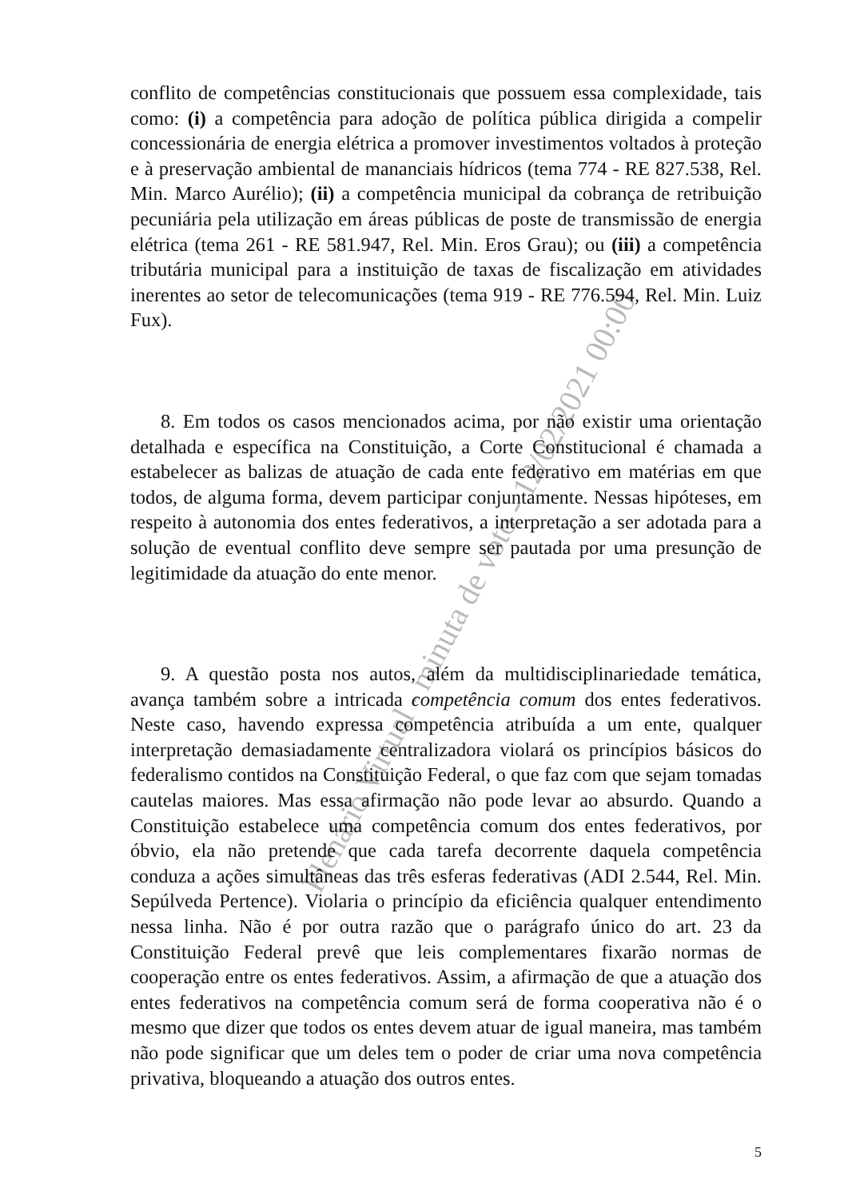conflito de competências constitucionais que possuem essa complexidade, tais como: (i) a competência para adoção de política pública dirigida a compelir concessionária de energia elétrica a promover investimentos voltados à proteção e à preservação ambiental de mananciais hídricos (tema 774 - RE 827.538, Rel. Min. Marco Aurélio); (ii) a competência municipal da cobrança de retribuição pecuniária pela utilização em áreas públicas de poste de transmissão de energia elétrica (tema 261 - RE 581.947, Rel. Min. Eros Grau); ou (iii) a competência tributária municipal para a instituição de taxas de fiscalização em atividades inerentes ao setor de telecomunicações (tema 919 - RE 776.594, Rel. Min. Luiz Fux).
8. Em todos os casos mencionados acima, por não existir uma orientação detalhada e específica na Constituição, a Corte Constitucional é chamada a estabelecer as balizas de atuação de cada ente federativo em matérias em que todos, de alguma forma, devem participar conjuntamente. Nessas hipóteses, em respeito à autonomia dos entes federativos, a interpretação a ser adotada para a solução de eventual conflito deve sempre ser pautada por uma presunção de legitimidade da atuação do ente menor.
9. A questão posta nos autos, além da multidisciplinariedade temática, avança também sobre a intricada competência comum dos entes federativos. Neste caso, havendo expressa competência atribuída a um ente, qualquer interpretação demasiadamente centralizadora violará os princípios básicos do federalismo contidos na Constituição Federal, o que faz com que sejam tomadas cautelas maiores. Mas essa afirmação não pode levar ao absurdo. Quando a Constituição estabelece uma competência comum dos entes federativos, por óbvio, ela não pretende que cada tarefa decorrente daquela competência conduza a ações simultâneas das três esferas federativas (ADI 2.544, Rel. Min. Sepúlveda Pertence). Violaria o princípio da eficiência qualquer entendimento nessa linha. Não é por outra razão que o parágrafo único do art. 23 da Constituição Federal prevê que leis complementares fixarão normas de cooperação entre os entes federativos. Assim, a afirmação de que a atuação dos entes federativos na competência comum será de forma cooperativa não é o mesmo que dizer que todos os entes devem atuar de igual maneira, mas também não pode significar que um deles tem o poder de criar uma nova competência privativa, bloqueando a atuação dos outros entes.
5
Plenário Virtual - minuta de voto - 12/02/2021 00:00